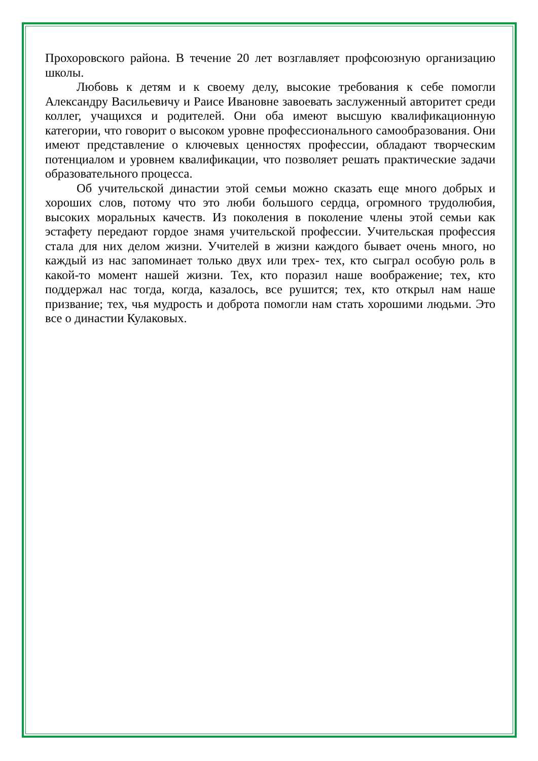Прохоровского района. В течение 20 лет возглавляет профсоюзную организацию школы.
Любовь к детям и к своему делу, высокие требования к себе помогли Александру Васильевичу и Раисе Ивановне завоевать заслуженный авторитет среди коллег, учащихся и родителей. Они оба имеют высшую квалификационную категории, что говорит о высоком уровне профессионального самообразования. Они имеют представление о ключевых ценностях профессии, обладают творческим потенциалом и уровнем квалификации, что позволяет решать практические задачи образовательного процесса.
Об учительской династии этой семьи можно сказать еще много добрых и хороших слов, потому что это люби большого сердца, огромного трудолюбия, высоких моральных качеств. Из поколения в поколение члены этой семьи как эстафету передают гордое знамя учительской профессии. Учительская профессия стала для них делом жизни. Учителей в жизни каждого бывает очень много, но каждый из нас запоминает только двух или трех- тех, кто сыграл особую роль в какой-то момент нашей жизни. Тех, кто поразил наше воображение; тех, кто поддержал нас тогда, когда, казалось, все рушится; тех, кто открыл нам наше призвание; тех, чья мудрость и доброта помогли нам стать хорошими людьми. Это все о династии Кулаковых.